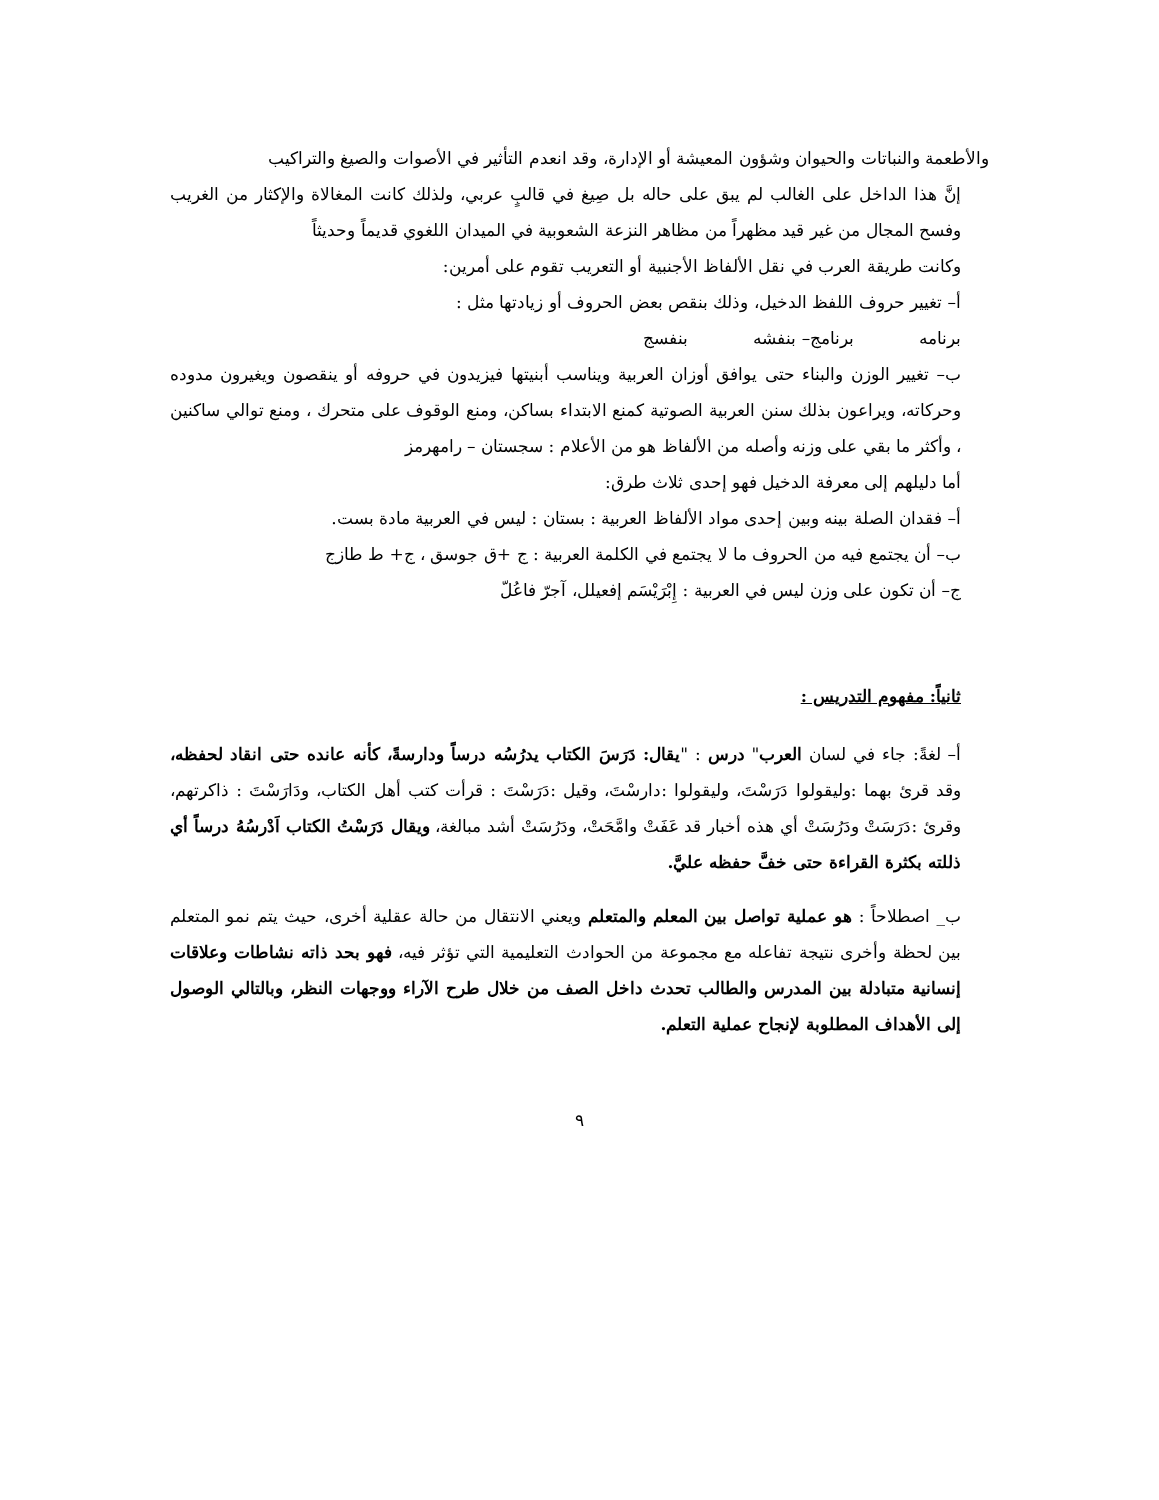والأطعمة والنباتات والحيوان وشؤون المعيشة أو الإدارة، وقد انعدم التأثير في الأصوات والصيغ والتراكيب
إنَّ هذا الداخل على الغالب لم يبق على حاله بل صِيغ في قالبٍ عربي، ولذلك كانت المغالاة والإكثار من الغريب وفسح المجال من غير قيد مظهراً من مظاهر النزعة الشعوبية في الميدان اللغوي قديماً وحديثاً
وكانت طريقة العرب في نقل الألفاظ الأجنبية أو التعريب تقوم على أمرين:
أ– تغيير حروف اللفظ الدخيل، وذلك بنقص بعض الحروف أو زيادتها مثل :
برنامه برنامج– بنفشه بنفسج
ب– تغيير الوزن والبناء حتى يوافق أوزان العربية ويناسب أبنيتها فيزيدون في حروفه أو ينقصون ويغيرون مدوده وحركاته، ويراعون بذلك سنن العربية الصوتية كمنع الابتداء بساكن، ومنع الوقوف على متحرك ، ومنع توالي ساكنين ، وأكثر ما بقي على وزنه وأصله من الألفاظ هو من الأعلام : سجستان – رامهرمز
أما دليلهم إلى معرفة الدخيل فهو إحدى ثلاث طرق:
أ– فقدان الصلة بينه وبين إحدى مواد الألفاظ العربية : بستان : ليس في العربية مادة بست.
ب– أن يجتمع فيه من الحروف ما لا يجتمع في الكلمة العربية : ج +ق جوسق ، ج+ ط طازج
ج– أن تكون على وزن ليس في العربية : إِبْرَيْسَم إفعيلل، آجرّ فاعُلّ
ثانياً: مفهوم التدريس :
أ– لغةً: جاء في لسان العرب" درس : "يقال: دَرَسَ الكتاب يدرُسُه درساً ودارسةً، كأنه عانده حتى انقاد لحفظه، وقد قرئ بهما :وليقولوا دَرَسْتَ، وليقولوا :دارسْتَ، وقيل :دَرَسْتَ : قرأت كتب أهل الكتاب، ودَارَسْتَ : ذاكرتهم، وقرئ :دَرَسَتْ ودَرُسَتْ أي هذه أخبار قد عَفَتْ وامَّحَتْ، ودَرُسَتْ أشد مبالغة، ويقال دَرَسْتُ الكتاب اَدْرسُهُ درساً أي ذللته بكثرة القراءة حتى خفَّ حفظه عليَّ.
ب_ اصطلاحاً : هو عملية تواصل بين المعلم والمتعلم ويعني الانتقال من حالة عقلية أخرى، حيث يتم نمو المتعلم بين لحظة وأخرى نتيجة تفاعله مع مجموعة من الحوادث التعليمية التي تؤثر فيه، فهو بحد ذاته نشاطات وعلاقات إنسانية متبادلة بين المدرس والطالب تحدث داخل الصف من خلال طرح الآراء ووجهات النظر، وبالتالي الوصول إلى الأهداف المطلوبة لإنجاح عملية التعلم.
٩